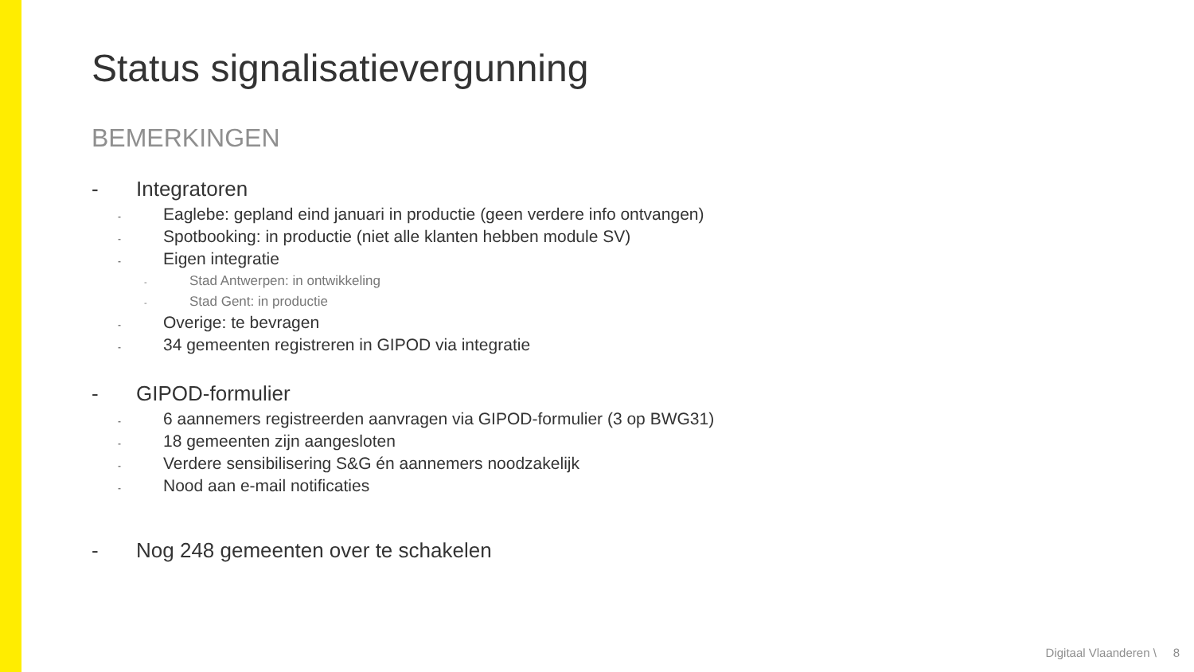Status signalisatievergunning
BEMERKINGEN
- Integratoren
- Eaglebe: gepland eind januari in productie (geen verdere info ontvangen)
- Spotbooking: in productie (niet alle klanten hebben module SV)
- Eigen integratie
- Stad Antwerpen: in ontwikkeling
- Stad Gent: in productie
- Overige: te bevragen
- 34 gemeenten registreren in GIPOD via integratie
- GIPOD-formulier
- 6 aannemers registreerden aanvragen via GIPOD-formulier (3 op BWG31)
- 18 gemeenten zijn aangesloten
- Verdere sensibilisering S&G én aannemers noodzakelijk
- Nood aan e-mail notificaties
- Nog 248 gemeenten over te schakelen
Digitaal Vlaanderen \ 8